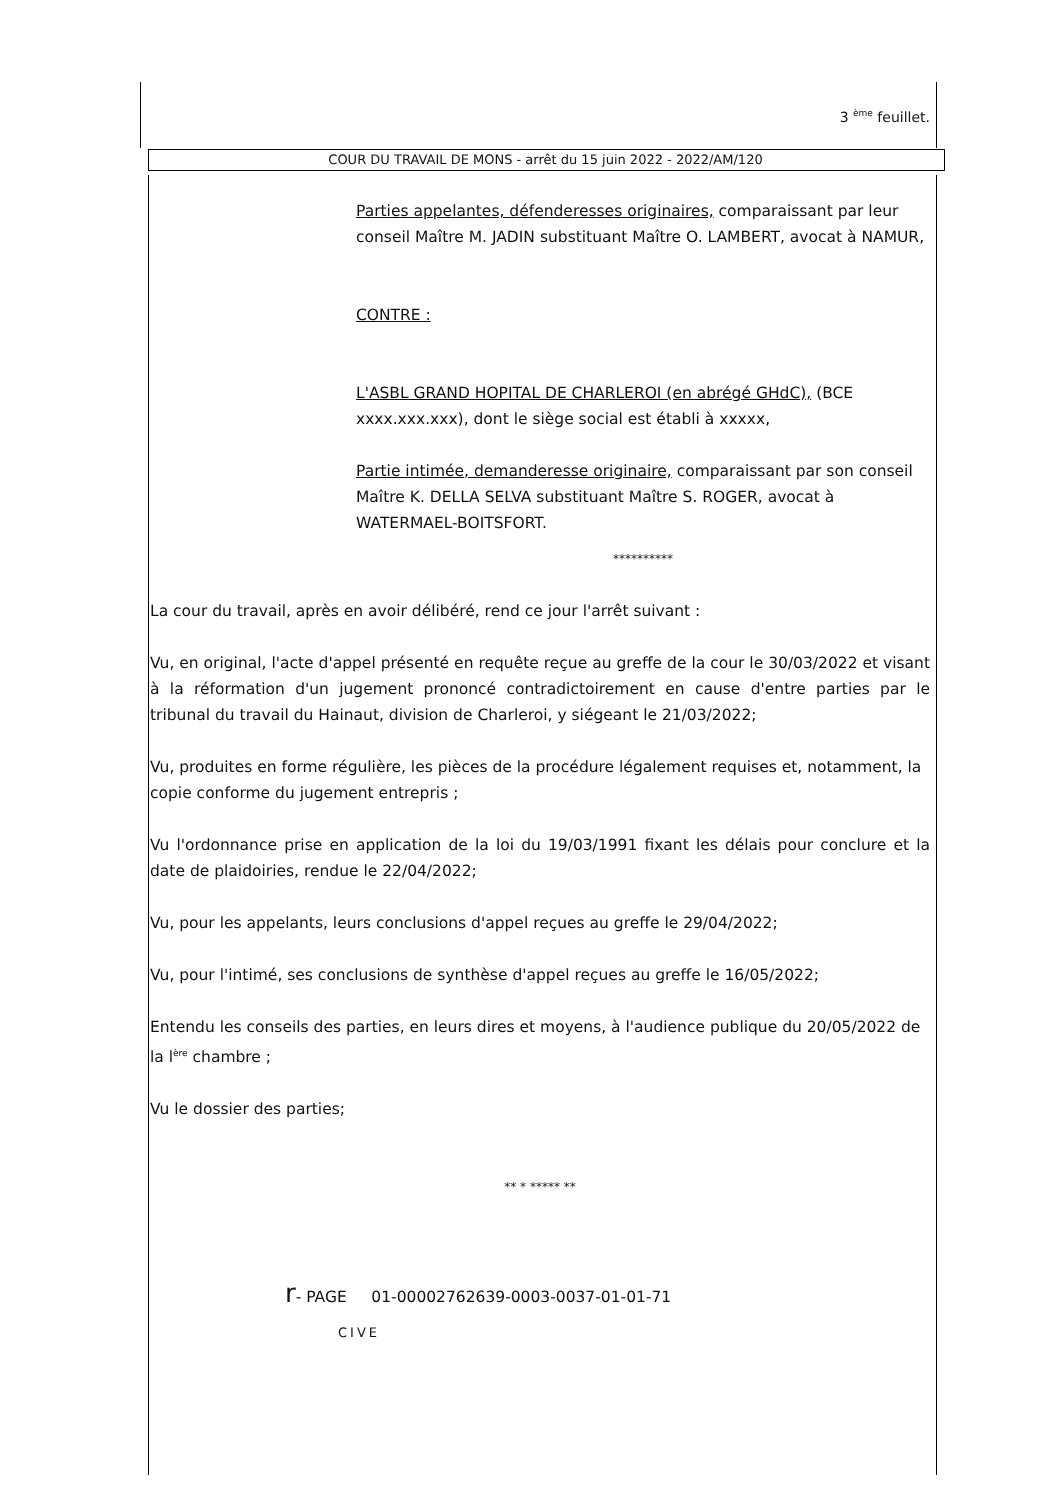3 <sup>ème</sup> feuillet.
COUR DU TRAVAIL DE MONS - arrêt du 15 juin 2022 - 2022/AM/120
Parties appelantes, défenderesses originaires, comparaissant par leur conseil Maître M. JADIN substituant Maître O. LAMBERT, avocat à NAMUR,
CONTRE :
L'ASBL GRAND HOPITAL DE CHARLEROI (en abrégé GHdC), (BCE xxxx.xxx.xxx), dont le siège social est établi à xxxxx,
Partie intimée, demanderesse originaire, comparaissant par son conseil Maître K. DELLA SELVA substituant Maître S. ROGER, avocat à WATERMAEL-BOITSFORT.
**********
La cour du travail, après en avoir délibéré, rend ce jour l'arrêt suivant :
Vu, en original, l'acte d'appel présenté en requête reçue au greffe de la cour le 30/03/2022 et visant à la réformation d'un jugement prononcé contradictoirement en cause d'entre parties par le tribunal du travail du Hainaut, division de Charleroi, y siégeant le 21/03/2022;
Vu, produites en forme régulière, les pièces de la procédure légalement requises et, notamment, la copie conforme du jugement entrepris ;
Vu l'ordonnance prise en application de la loi du 19/03/1991 fixant les délais pour conclure et la date de plaidoiries, rendue le 22/04/2022;
Vu, pour les appelants, leurs conclusions d'appel reçues au greffe le 29/04/2022;
Vu, pour l'intimé, ses conclusions de synthèse d'appel reçues au greffe le 16/05/2022;
Entendu les conseils des parties, en leurs dires et moyens, à l'audience publique du 20/05/2022 de la l<sup>ère</sup> chambre ;
Vu le dossier des parties;
** * ***** **
r- PAGE 01-00002762639-0003-0037-01-01-71
CIVE